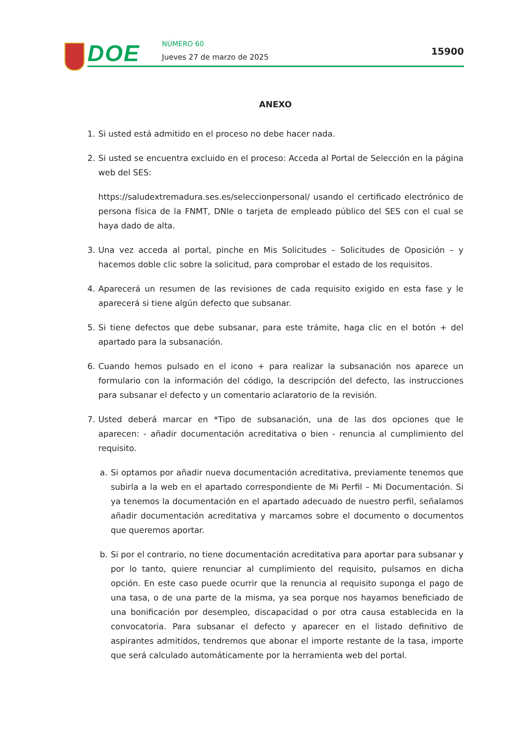DOE NÚMERO 60
Jueves 27 de marzo de 2025
15900
ANEXO
1. Si usted está admitido en el proceso no debe hacer nada.
2. Si usted se encuentra excluido en el proceso: Acceda al Portal de Selección en la página web del SES:
https://saludextremadura.ses.es/seleccionpersonal/ usando el certificado electrónico de persona física de la FNMT, DNIe o tarjeta de empleado público del SES con el cual se haya dado de alta.
3. Una vez acceda al portal, pinche en Mis Solicitudes – Solicitudes de Oposición – y hacemos doble clic sobre la solicitud, para comprobar el estado de los requisitos.
4. Aparecerá un resumen de las revisiones de cada requisito exigido en esta fase y le aparecerá si tiene algún defecto que subsanar.
5. Si tiene defectos que debe subsanar, para este trámite, haga clic en el botón + del apartado para la subsanación.
6. Cuando hemos pulsado en el icono + para realizar la subsanación nos aparece un formulario con la información del código, la descripción del defecto, las instrucciones para subsanar el defecto y un comentario aclaratorio de la revisión.
7. Usted deberá marcar en *Tipo de subsanación, una de las dos opciones que le aparecen: - añadir documentación acreditativa o bien - renuncia al cumplimiento del requisito.
a. Si optamos por añadir nueva documentación acreditativa, previamente tenemos que subirla a la web en el apartado correspondiente de Mi Perfil – Mi Documentación. Si ya tenemos la documentación en el apartado adecuado de nuestro perfil, señalamos añadir documentación acreditativa y marcamos sobre el documento o documentos que queremos aportar.
b. Si por el contrario, no tiene documentación acreditativa para aportar para subsanar y por lo tanto, quiere renunciar al cumplimiento del requisito, pulsamos en dicha opción. En este caso puede ocurrir que la renuncia al requisito suponga el pago de una tasa, o de una parte de la misma, ya sea porque nos hayamos beneficiado de una bonificación por desempleo, discapacidad o por otra causa establecida en la convocatoria. Para subsanar el defecto y aparecer en el listado definitivo de aspirantes admitidos, tendremos que abonar el importe restante de la tasa, importe que será calculado automáticamente por la herramienta web del portal.